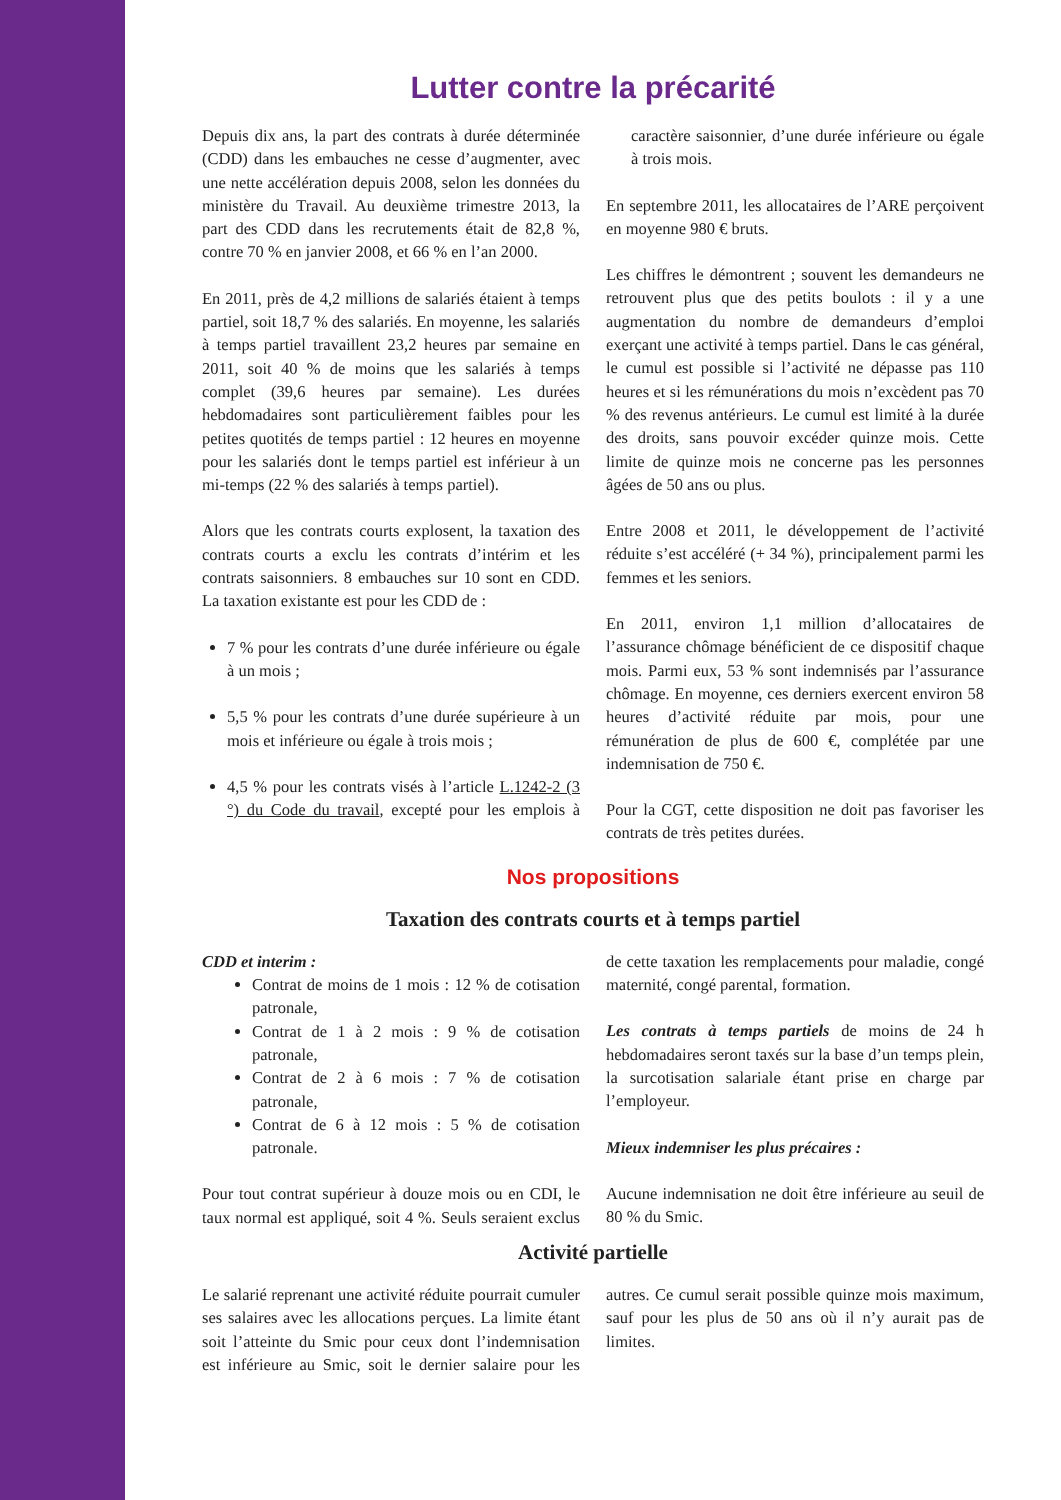Lutter contre la précarité
Depuis dix ans, la part des contrats à durée déterminée (CDD) dans les embauches ne cesse d’augmenter, avec une nette accélération depuis 2008, selon les données du ministère du Travail. Au deuxième trimestre 2013, la part des CDD dans les recrutements était de 82,8 %, contre 70 % en janvier 2008, et 66 % en l’an 2000.
En 2011, près de 4,2 millions de salariés étaient à temps partiel, soit 18,7 % des salariés. En moyenne, les salariés à temps partiel travaillent 23,2 heures par semaine en 2011, soit 40 % de moins que les salariés à temps complet (39,6 heures par semaine). Les durées hebdomadaires sont particulièrement faibles pour les petites quotités de temps partiel : 12 heures en moyenne pour les salariés dont le temps partiel est inférieur à un mi-temps (22 % des salariés à temps partiel).
Alors que les contrats courts explosent, la taxation des contrats courts a exclu les contrats d’intérim et les contrats saisonniers. 8 embauches sur 10 sont en CDD. La taxation existante est pour les CDD de :
7 % pour les contrats d’une durée inférieure ou égale à un mois ;
5,5 % pour les contrats d’une durée supérieure à un mois et inférieure ou égale à trois mois ;
4,5 % pour les contrats visés à l’article L.1242-2 (3 °) du Code du travail, excepté pour les emplois à caractère saisonnier, d’une durée inférieure ou égale à trois mois.
En septembre 2011, les allocataires de l’ARE perçoivent en moyenne 980 € bruts.
Les chiffres le démontrent ; souvent les demandeurs ne retrouvent plus que des petits boulots : il y a une augmentation du nombre de demandeurs d’emploi exerçant une activité à temps partiel. Dans le cas général, le cumul est possible si l’activité ne dépasse pas 110 heures et si les rémunérations du mois n’excèdent pas 70 % des revenus antérieurs. Le cumul est limité à la durée des droits, sans pouvoir excéder quinze mois. Cette limite de quinze mois ne concerne pas les personnes âgées de 50 ans ou plus.
Entre 2008 et 2011, le développement de l’activité réduite s’est accéléré (+ 34 %), principalement parmi les femmes et les seniors.
En 2011, environ 1,1 million d’allocataires de l’assurance chômage bénéficient de ce dispositif chaque mois. Parmi eux, 53 % sont indemnisés par l’assurance chômage. En moyenne, ces derniers exercent environ 58 heures d’activité réduite par mois, pour une rémunération de plus de 600 €, complétée par une indemnisation de 750 €.
Pour la CGT, cette disposition ne doit pas favoriser les contrats de très petites durées.
Nos propositions
Taxation des contrats courts et à temps partiel
CDD et interim :
Contrat de moins de 1 mois : 12 % de cotisation patronale,
Contrat de 1 à 2 mois : 9 % de cotisation patronale,
Contrat de 2 à 6 mois : 7 % de cotisation patronale,
Contrat de 6 à 12 mois : 5 % de cotisation patronale.
Pour tout contrat supérieur à douze mois ou en CDI, le taux normal est appliqué, soit 4 %. Seuls seraient exclus de cette taxation les remplacements pour maladie, congé maternité, congé parental, formation.
Les contrats à temps partiels de moins de 24 h hebdomadaires seront taxés sur la base d’un temps plein, la surcotisation salariale étant prise en charge par l’employeur.
Mieux indemniser les plus précaires :
Aucune indemnisation ne doit être inférieure au seuil de 80 % du Smic.
Activité partielle
Le salarié reprenant une activité réduite pourrait cumuler ses salaires avec les allocations perçues. La limite étant soit l’atteinte du Smic pour ceux dont l’indemnisation est inférieure au Smic, soit le dernier salaire pour les autres. Ce cumul serait possible quinze mois maximum, sauf pour les plus de 50 ans où il n’y aurait pas de limites.